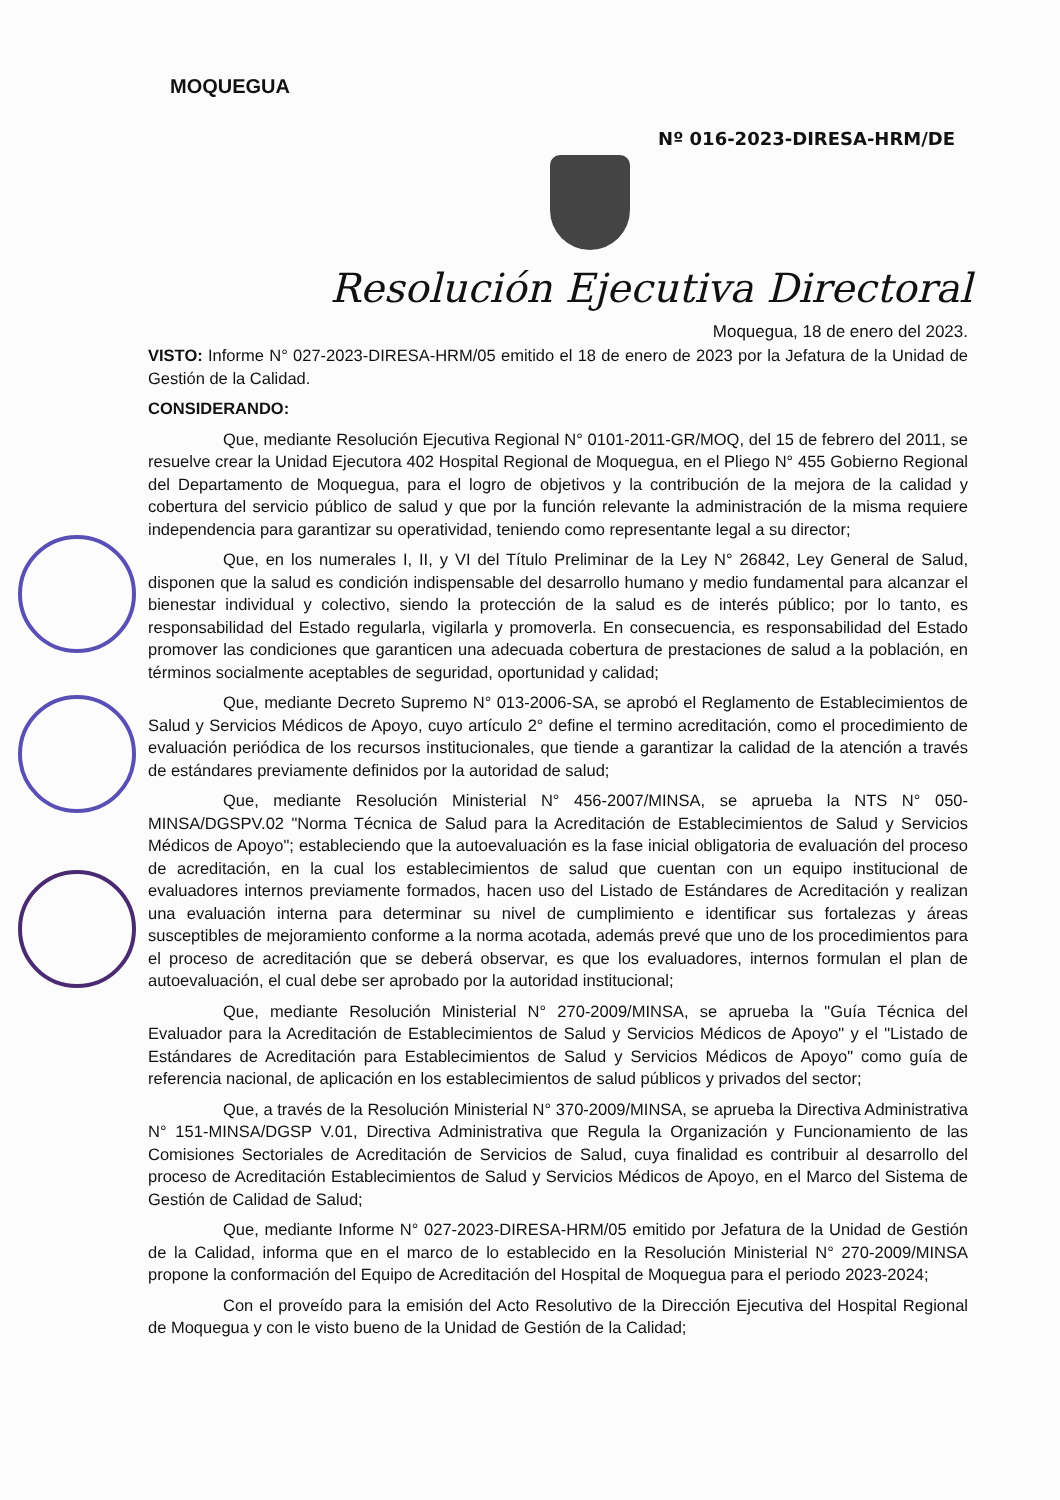MOQUEGUA
Nº 016-2023-DIRESA-HRM/DE
Resolución Ejecutiva Directoral
Moquegua, 18 de enero del 2023.
VISTO: Informe N° 027-2023-DIRESA-HRM/05 emitido el 18 de enero de 2023 por la Jefatura de la Unidad de Gestión de la Calidad.
CONSIDERANDO:
Que, mediante Resolución Ejecutiva Regional N° 0101-2011-GR/MOQ, del 15 de febrero del 2011, se resuelve crear la Unidad Ejecutora 402 Hospital Regional de Moquegua, en el Pliego N° 455 Gobierno Regional del Departamento de Moquegua, para el logro de objetivos y la contribución de la mejora de la calidad y cobertura del servicio público de salud y que por la función relevante la administración de la misma requiere independencia para garantizar su operatividad, teniendo como representante legal a su director;
Que, en los numerales I, II, y VI del Título Preliminar de la Ley N° 26842, Ley General de Salud, disponen que la salud es condición indispensable del desarrollo humano y medio fundamental para alcanzar el bienestar individual y colectivo, siendo la protección de la salud es de interés público; por lo tanto, es responsabilidad del Estado regularla, vigilarla y promoverla. En consecuencia, es responsabilidad del Estado promover las condiciones que garanticen una adecuada cobertura de prestaciones de salud a la población, en términos socialmente aceptables de seguridad, oportunidad y calidad;
Que, mediante Decreto Supremo N° 013-2006-SA, se aprobó el Reglamento de Establecimientos de Salud y Servicios Médicos de Apoyo, cuyo artículo 2° define el termino acreditación, como el procedimiento de evaluación periódica de los recursos institucionales, que tiende a garantizar la calidad de la atención a través de estándares previamente definidos por la autoridad de salud;
Que, mediante Resolución Ministerial N° 456-2007/MINSA, se aprueba la NTS N° 050-MINSA/DGSPV.02 "Norma Técnica de Salud para la Acreditación de Establecimientos de Salud y Servicios Médicos de Apoyo"; estableciendo que la autoevaluación es la fase inicial obligatoria de evaluación del proceso de acreditación, en la cual los establecimientos de salud que cuentan con un equipo institucional de evaluadores internos previamente formados, hacen uso del Listado de Estándares de Acreditación y realizan una evaluación interna para determinar su nivel de cumplimiento e identificar sus fortalezas y áreas susceptibles de mejoramiento conforme a la norma acotada, además prevé que uno de los procedimientos para el proceso de acreditación que se deberá observar, es que los evaluadores, internos formulan el plan de autoevaluación, el cual debe ser aprobado por la autoridad institucional;
Que, mediante Resolución Ministerial N° 270-2009/MINSA, se aprueba la "Guía Técnica del Evaluador para la Acreditación de Establecimientos de Salud y Servicios Médicos de Apoyo" y el "Listado de Estándares de Acreditación para Establecimientos de Salud y Servicios Médicos de Apoyo" como guía de referencia nacional, de aplicación en los establecimientos de salud públicos y privados del sector;
Que, a través de la Resolución Ministerial N° 370-2009/MINSA, se aprueba la Directiva Administrativa N° 151-MINSA/DGSP V.01, Directiva Administrativa que Regula la Organización y Funcionamiento de las Comisiones Sectoriales de Acreditación de Servicios de Salud, cuya finalidad es contribuir al desarrollo del proceso de Acreditación Establecimientos de Salud y Servicios Médicos de Apoyo, en el Marco del Sistema de Gestión de Calidad de Salud;
Que, mediante Informe N° 027-2023-DIRESA-HRM/05 emitido por Jefatura de la Unidad de Gestión de la Calidad, informa que en el marco de lo establecido en la Resolución Ministerial N° 270-2009/MINSA propone la conformación del Equipo de Acreditación del Hospital de Moquegua para el periodo 2023-2024;
Con el proveído para la emisión del Acto Resolutivo de la Dirección Ejecutiva del Hospital Regional de Moquegua y con le visto bueno de la Unidad de Gestión de la Calidad;